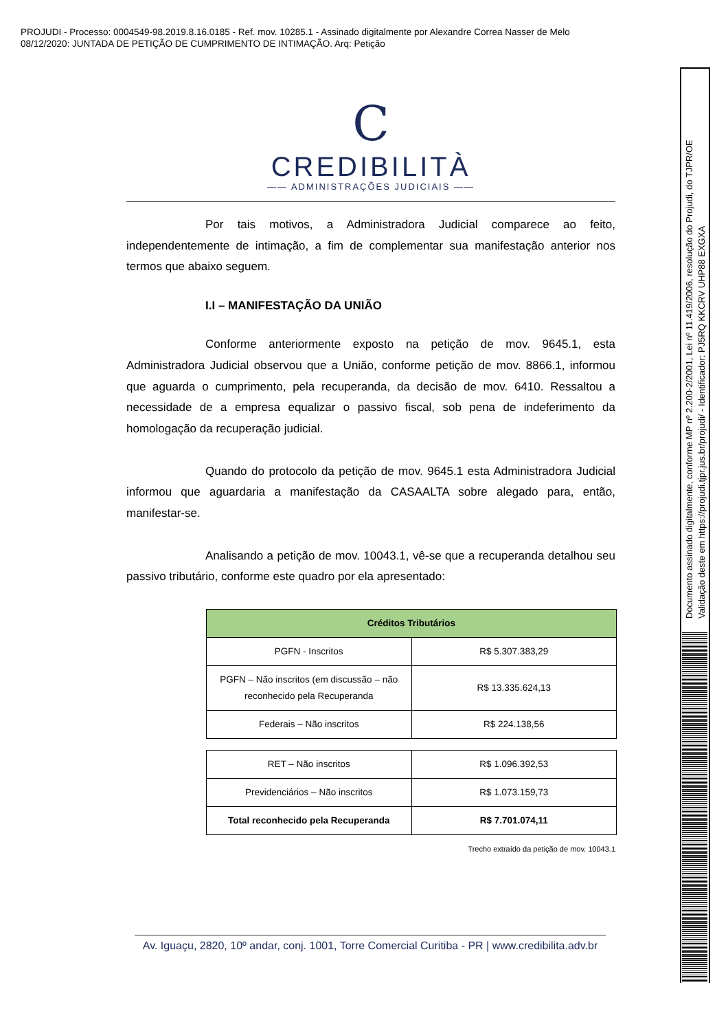PROJUDI - Processo: 0004549-98.2019.8.16.0185 - Ref. mov. 10285.1 - Assinado digitalmente por Alexandre Correa Nasser de Melo
08/12/2020: JUNTADA DE PETIÇÃO DE CUMPRIMENTO DE INTIMAÇÃO. Arq: Petição
Documento assinado digitalmente, conforme MP nº 2.200-2/2001, Lei nº 11.419/2006, resolução do Projudi, do TJPR/OE
Validação deste em https://projudi.tjpr.jus.br/projudi/ - Identificador: PJ5RQ KKCRV UHP88 EXGXA
C
CREDIBILITÀ
—— ADMINISTRAÇÕES JUDICIAIS ——
Por tais motivos, a Administradora Judicial comparece ao feito, independentemente de intimação, a fim de complementar sua manifestação anterior nos termos que abaixo seguem.
I.I – MANIFESTAÇÃO DA UNIÃO
Conforme anteriormente exposto na petição de mov. 9645.1, esta Administradora Judicial observou que a União, conforme petição de mov. 8866.1, informou que aguarda o cumprimento, pela recuperanda, da decisão de mov. 6410. Ressaltou a necessidade de a empresa equalizar o passivo fiscal, sob pena de indeferimento da homologação da recuperação judicial.
Quando do protocolo da petição de mov. 9645.1 esta Administradora Judicial informou que aguardaria a manifestação da CASAALTA sobre alegado para, então, manifestar-se.
Analisando a petição de mov. 10043.1, vê-se que a recuperanda detalhou seu passivo tributário, conforme este quadro por ela apresentado:
| Créditos Tributários | |
| --- | --- |
| PGFN - Inscritos | R$ 5.307.383,29 |
| PGFN – Não inscritos (em discussão – não reconhecido pela Recuperanda | R$ 13.335.624,13 |
| Federais – Não inscritos | R$ 224.138,56 |
| RET – Não inscritos | R$ 1.096.392,53 |
| Previdenciários – Não inscritos | R$ 1.073.159,73 |
| Total reconhecido pela Recuperanda | R$ 7.701.074,11 |
Trecho extraído da petição de mov. 10043.1
Av. Iguaçu, 2820, 10º andar, conj. 1001, Torre Comercial Curitiba - PR | www.credibilita.adv.br